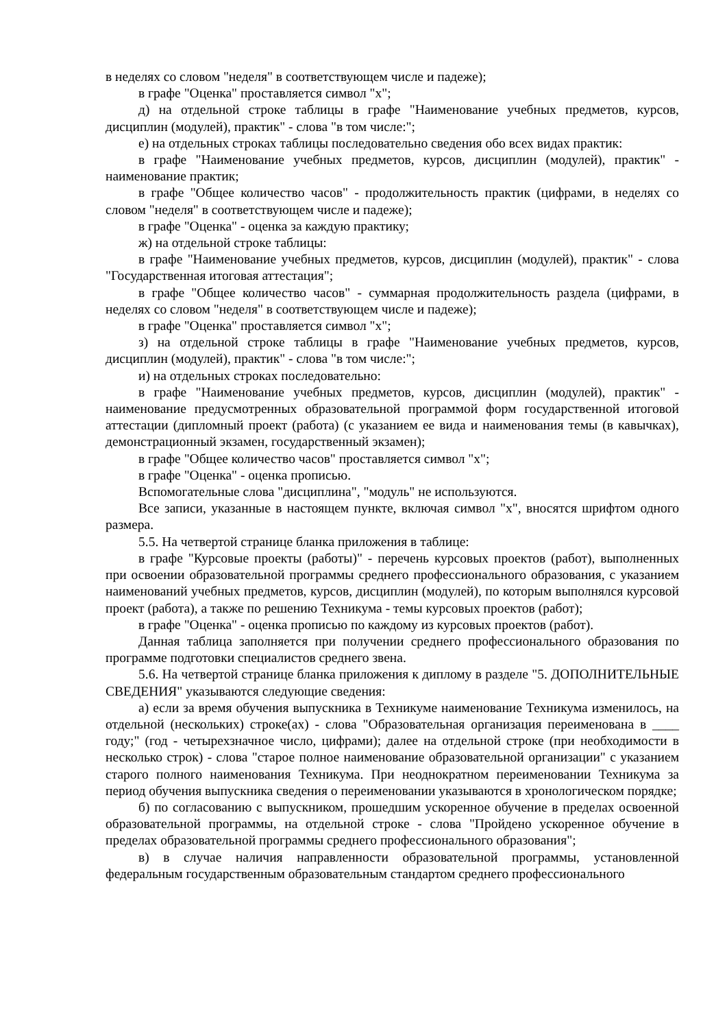в неделях со словом "неделя" в соответствующем числе и падеже);
в графе "Оценка" проставляется символ "х";
д) на отдельной строке таблицы в графе "Наименование учебных предметов, курсов, дисциплин (модулей), практик" - слова "в том числе:";
е) на отдельных строках таблицы последовательно сведения обо всех видах практик:
в графе "Наименование учебных предметов, курсов, дисциплин (модулей), практик" - наименование практик;
в графе "Общее количество часов" - продолжительность практик (цифрами, в неделях со словом "неделя" в соответствующем числе и падеже);
в графе "Оценка" - оценка за каждую практику;
ж) на отдельной строке таблицы:
в графе "Наименование учебных предметов, курсов, дисциплин (модулей), практик" - слова "Государственная итоговая аттестация";
в графе "Общее количество часов" - суммарная продолжительность раздела (цифрами, в неделях со словом "неделя" в соответствующем числе и падеже);
в графе "Оценка" проставляется символ "х";
з) на отдельной строке таблицы в графе "Наименование учебных предметов, курсов, дисциплин (модулей), практик" - слова "в том числе:";
и) на отдельных строках последовательно:
в графе "Наименование учебных предметов, курсов, дисциплин (модулей), практик" - наименование предусмотренных образовательной программой форм государственной итоговой аттестации (дипломный проект (работа) (с указанием ее вида и наименования темы (в кавычках), демонстрационный экзамен, государственный экзамен);
в графе "Общее количество часов" проставляется символ "х";
в графе "Оценка" - оценка прописью.
Вспомогательные слова "дисциплина", "модуль" не используются.
Все записи, указанные в настоящем пункте, включая символ "х", вносятся шрифтом одного размера.
5.5. На четвертой странице бланка приложения в таблице:
в графе "Курсовые проекты (работы)" - перечень курсовых проектов (работ), выполненных при освоении образовательной программы среднего профессионального образования, с указанием наименований учебных предметов, курсов, дисциплин (модулей), по которым выполнялся курсовой проект (работа), а также по решению Техникума - темы курсовых проектов (работ);
в графе "Оценка" - оценка прописью по каждому из курсовых проектов (работ).
Данная таблица заполняется при получении среднего профессионального образования по программе подготовки специалистов среднего звена.
5.6. На четвертой странице бланка приложения к диплому в разделе "5. ДОПОЛНИТЕЛЬНЫЕ СВЕДЕНИЯ" указываются следующие сведения:
а) если за время обучения выпускника в Техникуме наименование Техникума изменилось, на отдельной (нескольких) строке(ах) - слова "Образовательная организация переименована в ____ году;" (год - четырехзначное число, цифрами); далее на отдельной строке (при необходимости в несколько строк) - слова "старое полное наименование образовательной организации" с указанием старого полного наименования Техникума. При неоднократном переименовании Техникума за период обучения выпускника сведения о переименовании указываются в хронологическом порядке;
б) по согласованию с выпускником, прошедшим ускоренное обучение в пределах освоенной образовательной программы, на отдельной строке - слова "Пройдено ускоренное обучение в пределах образовательной программы среднего профессионального образования";
в) в случае наличия направленности образовательной программы, установленной федеральным государственным образовательным стандартом среднего профессионального